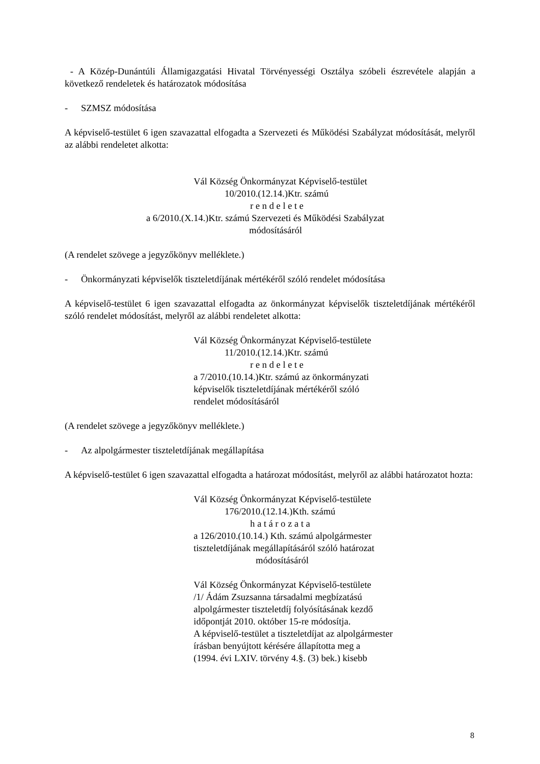- A Közép-Dunántúli Államigazgatási Hivatal Törvényességi Osztálya szóbeli észrevétele alapján a következő rendeletek és határozatok módosítása
- SZMSZ módosítása
A képviselő-testület 6 igen szavazattal elfogadta a Szervezeti és Működési Szabályzat módosítását, melyről az alábbi rendeletet alkotta:
Vál Község Önkormányzat Képviselő-testület
10/2010.(12.14.)Ktr. számú
r e n d e l e t e
a 6/2010.(X.14.)Ktr. számú Szervezeti és Működési Szabályzat
módosításáról
(A rendelet szövege a jegyzőkönyv melléklete.)
- Önkormányzati képviselők tiszteletdíjának mértékéről szóló rendelet módosítása
A képviselő-testület 6 igen szavazattal elfogadta az önkormányzat képviselők tiszteletdíjának mértékéről szóló rendelet módosítást, melyről az alábbi rendeletet alkotta:
Vál Község Önkormányzat Képviselő-testülete
11/2010.(12.14.)Ktr. számú
r e n d e l e t e
a 7/2010.(10.14.)Ktr. számú az önkormányzati
képviselők tiszteletdíjának mértékéről szóló
rendelet módosításáról
(A rendelet szövege a jegyzőkönyv melléklete.)
- Az alpolgármester tiszteletdíjának megállapítása
A képviselő-testület 6 igen szavazattal elfogadta a határozat módosítást, melyről az alábbi határozatot hozta:
Vál Község Önkormányzat Képviselő-testülete
176/2010.(12.14.)Kth. számú
h a t á r o z a t a
a 126/2010.(10.14.) Kth. számú alpolgármester
tiszteletdíjának megállapításáról szóló határozat
módosításáról
Vál Község Önkormányzat Képviselő-testülete
/1/ Ádám Zsuzsanna társadalmi megbízatású
alpolgármester tiszteletdíj folyósításának kezdő
időpontját 2010. október 15-re módosítja.
A képviselő-testület a tiszteletdíjat az alpolgármester
írásban benyújtott kérésére állapította meg a
(1994. évi LXIV. törvény 4.§. (3) bek.) kisebb
8